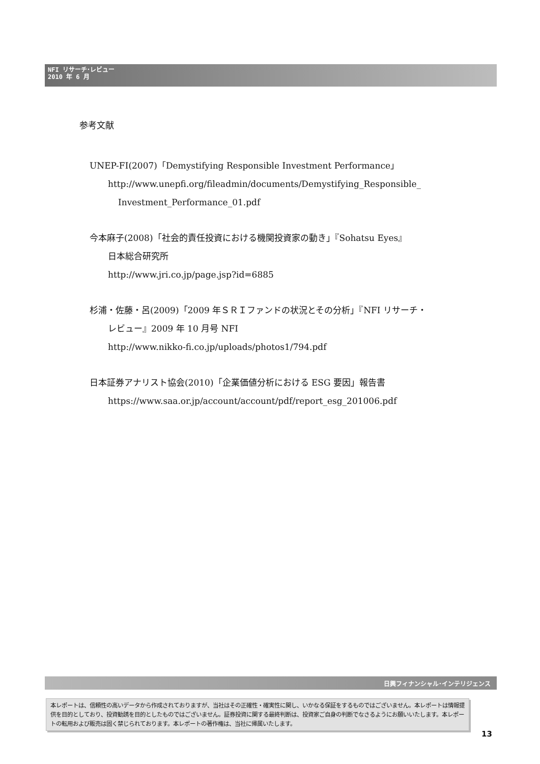NFI リサーチ･レビュー
2010 年 6 月
参考文献
UNEP-FI(2007)「Demystifying Responsible Investment Performance」
http://www.unepfi.org/fileadmin/documents/Demystifying_Responsible_
Investment_Performance_01.pdf
今本麻子(2008)「社会的責任投資における機関投資家の動き」『Sohatsu Eyes』
日本総合研究所
http://www.jri.co.jp/page.jsp?id=6885
杉浦・佐藤・呂(2009)「2009 年ＳＲＩファンドの状況とその分析」『NFI リサーチ・
レビュー』2009 年 10 月号 NFI
http://www.nikko-fi.co.jp/uploads/photos1/794.pdf
日本証券アナリスト協会(2010)「企業価値分析における ESG 要因」報告書
https://www.saa.or.jp/account/account/pdf/report_esg_201006.pdf
日興フィナンシャル･インテリジェンス
本レポートは、信頼性の高いデータから作成されておりますが、当社はその正確性・確実性に関し、いかなる保証をするものではございません。本レポートは情報提供を目的としており、投資勧誘を目的としたものではございません。証券投資に関する最終判断は、投資家ご自身の判断でなさるようにお願いいたします。本レポートの転用および販売は固く禁じられております。本レポートの著作権は、当社に帰属いたします。
13